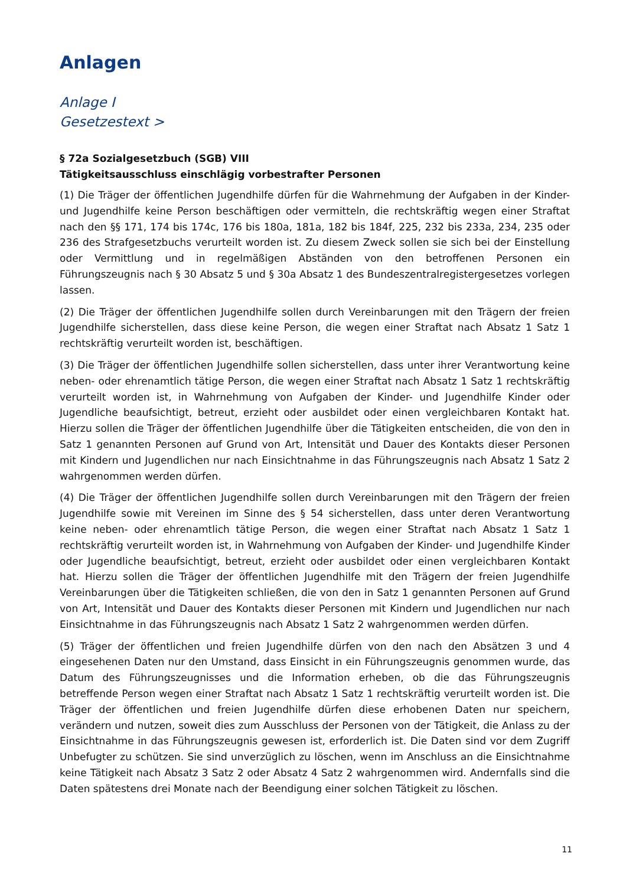Anlagen
Anlage I
Gesetzestext >
§ 72a Sozialgesetzbuch (SGB) VIII
Tätigkeitsausschluss einschlägig vorbestrafter Personen
(1) Die Träger der öffentlichen Jugendhilfe dürfen für die Wahrnehmung der Aufgaben in der Kinder- und Jugendhilfe keine Person beschäftigen oder vermitteln, die rechtskräftig wegen einer Straftat nach den §§ 171, 174 bis 174c, 176 bis 180a, 181a, 182 bis 184f, 225, 232 bis 233a, 234, 235 oder 236 des Strafgesetzbuchs verurteilt worden ist. Zu diesem Zweck sollen sie sich bei der Einstellung oder Vermittlung und in regelmäßigen Abständen von den betroffenen Personen ein Führungszeugnis nach § 30 Absatz 5 und § 30a Absatz 1 des Bundeszentralregistergesetzes vorlegen lassen.
(2) Die Träger der öffentlichen Jugendhilfe sollen durch Vereinbarungen mit den Trägern der freien Jugendhilfe sicherstellen, dass diese keine Person, die wegen einer Straftat nach Absatz 1 Satz 1 rechtskräftig verurteilt worden ist, beschäftigen.
(3) Die Träger der öffentlichen Jugendhilfe sollen sicherstellen, dass unter ihrer Verantwortung keine neben- oder ehrenamtlich tätige Person, die wegen einer Straftat nach Absatz 1 Satz 1 rechtskräftig verurteilt worden ist, in Wahrnehmung von Aufgaben der Kinder- und Jugendhilfe Kinder oder Jugendliche beaufsichtigt, betreut, erzieht oder ausbildet oder einen vergleichbaren Kontakt hat. Hierzu sollen die Träger der öffentlichen Jugendhilfe über die Tätigkeiten entscheiden, die von den in Satz 1 genannten Personen auf Grund von Art, Intensität und Dauer des Kontakts dieser Personen mit Kindern und Jugendlichen nur nach Einsichtnahme in das Führungszeugnis nach Absatz 1 Satz 2 wahrgenommen werden dürfen.
(4) Die Träger der öffentlichen Jugendhilfe sollen durch Vereinbarungen mit den Trägern der freien Jugendhilfe sowie mit Vereinen im Sinne des § 54 sicherstellen, dass unter deren Verantwortung keine neben- oder ehrenamtlich tätige Person, die wegen einer Straftat nach Absatz 1 Satz 1 rechtskräftig verurteilt worden ist, in Wahrnehmung von Aufgaben der Kinder- und Jugendhilfe Kinder oder Jugendliche beaufsichtigt, betreut, erzieht oder ausbildet oder einen vergleichbaren Kontakt hat. Hierzu sollen die Träger der öffentlichen Jugendhilfe mit den Trägern der freien Jugendhilfe Vereinbarungen über die Tätigkeiten schließen, die von den in Satz 1 genannten Personen auf Grund von Art, Intensität und Dauer des Kontakts dieser Personen mit Kindern und Jugendlichen nur nach Einsichtnahme in das Führungszeugnis nach Absatz 1 Satz 2 wahrgenommen werden dürfen.
(5) Träger der öffentlichen und freien Jugendhilfe dürfen von den nach den Absätzen 3 und 4 eingesehenen Daten nur den Umstand, dass Einsicht in ein Führungszeugnis genommen wurde, das Datum des Führungszeugnisses und die Information erheben, ob die das Führungszeugnis betreffende Person wegen einer Straftat nach Absatz 1 Satz 1 rechtskräftig verurteilt worden ist. Die Träger der öffentlichen und freien Jugendhilfe dürfen diese erhobenen Daten nur speichern, verändern und nutzen, soweit dies zum Ausschluss der Personen von der Tätigkeit, die Anlass zu der Einsichtnahme in das Führungszeugnis gewesen ist, erforderlich ist. Die Daten sind vor dem Zugriff Unbefugter zu schützen. Sie sind unverzüglich zu löschen, wenn im Anschluss an die Einsichtnahme keine Tätigkeit nach Absatz 3 Satz 2 oder Absatz 4 Satz 2 wahrgenommen wird. Andernfalls sind die Daten spätestens drei Monate nach der Beendigung einer solchen Tätigkeit zu löschen.
11